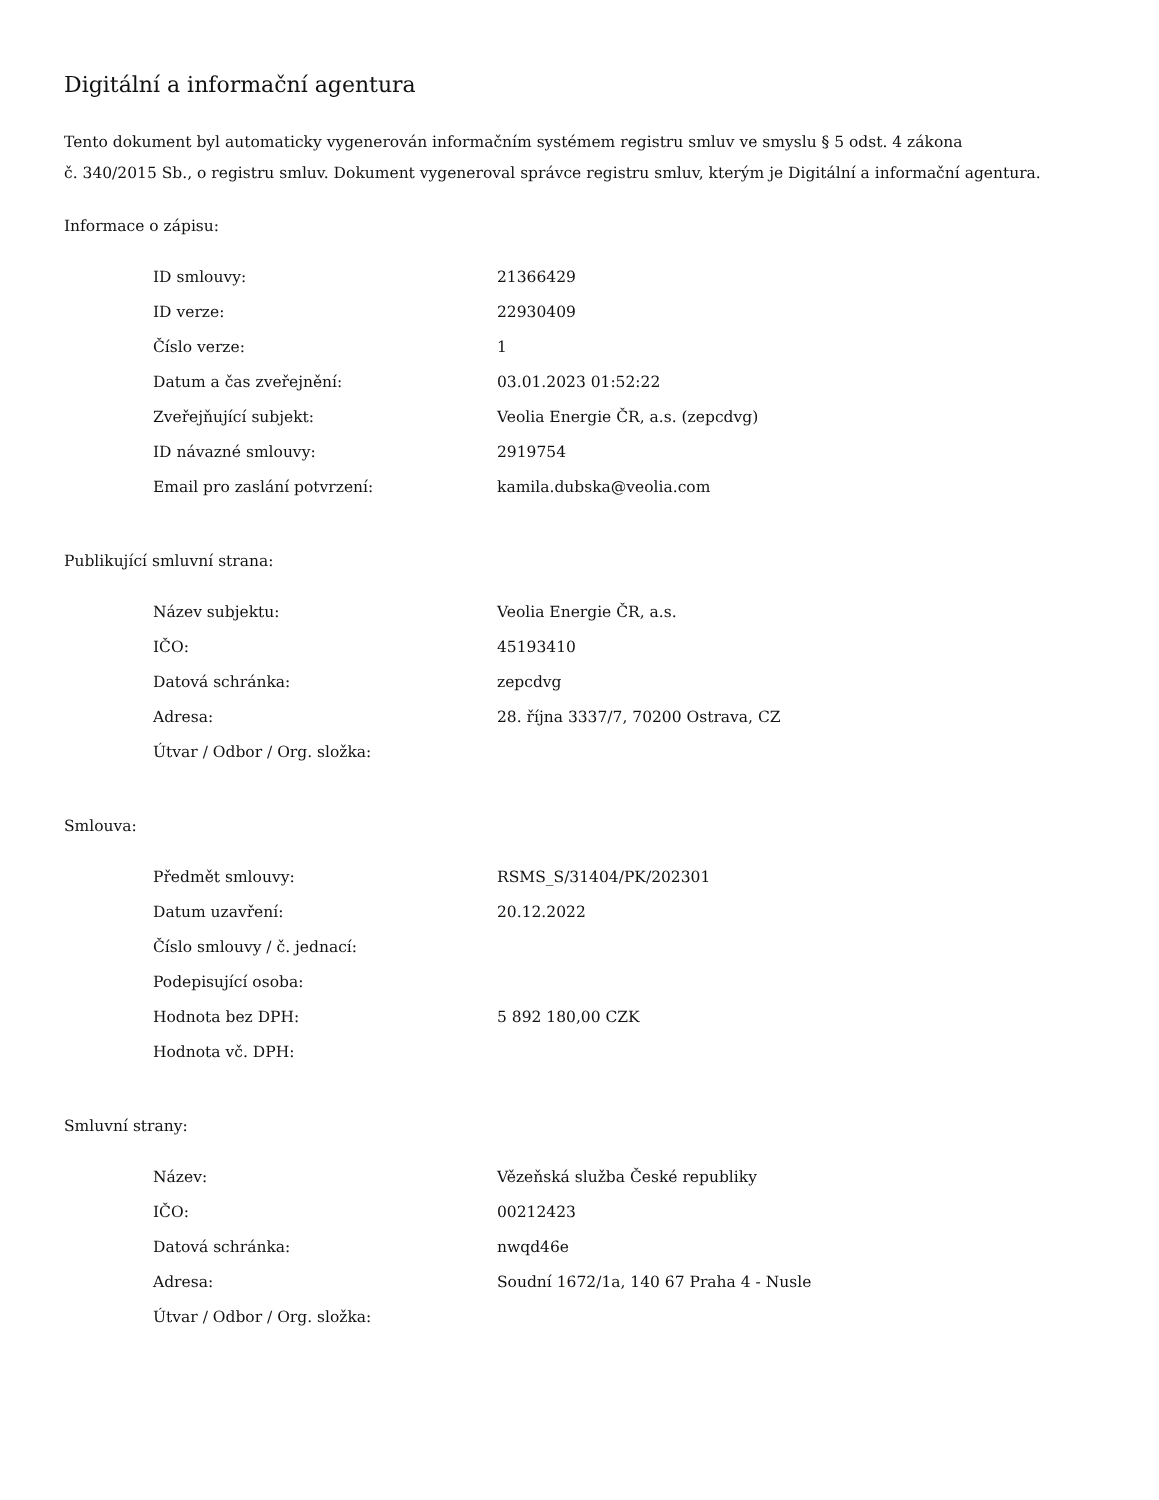Digitální a informační agentura
Tento dokument byl automaticky vygenerován informačním systémem registru smluv ve smyslu § 5 odst. 4 zákona
č. 340/2015 Sb., o registru smluv. Dokument vygeneroval správce registru smluv, kterým je Digitální a informační agentura.
Informace o zápisu:
| ID smlouvy: | 21366429 |
| ID verze: | 22930409 |
| Číslo verze: | 1 |
| Datum a čas zveřejnění: | 03.01.2023 01:52:22 |
| Zveřejňující subjekt: | Veolia Energie ČR, a.s. (zepcdvg) |
| ID návazné smlouvy: | 2919754 |
| Email pro zaslání potvrzení: | kamila.dubska@veolia.com |
Publikující smluvní strana:
| Název subjektu: | Veolia Energie ČR, a.s. |
| IČO: | 45193410 |
| Datová schránka: | zepcdvg |
| Adresa: | 28. října 3337/7, 70200 Ostrava, CZ |
| Útvar / Odbor / Org. složka: | |
Smlouva:
| Předmět smlouvy: | RSMS_S/31404/PK/202301 |
| Datum uzavření: | 20.12.2022 |
| Číslo smlouvy / č. jednací: | |
| Podepisující osoba: | |
| Hodnota bez DPH: | 5 892 180,00 CZK |
| Hodnota vč. DPH: | |
Smluvní strany:
| Název: | Vězeňská služba České republiky |
| IČO: | 00212423 |
| Datová schránka: | nwqd46e |
| Adresa: | Soudní 1672/1a, 140 67 Praha 4 - Nusle |
| Útvar / Odbor / Org. složka: | |